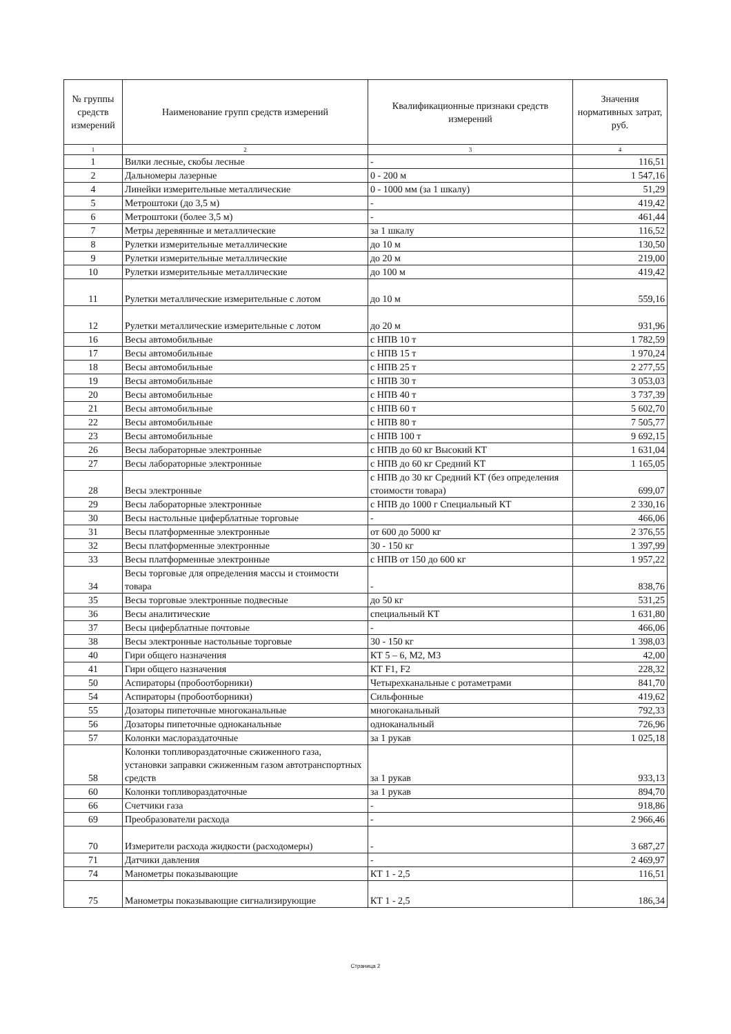| № группы средств измерений | Наименование групп средств измерений | Квалификационные признаки средств измерений | Значения нормативных затрат, руб. |
| --- | --- | --- | --- |
| 1 | 2 | 3 | 4 |
| 1 | Вилки лесные, скобы лесные | - | 116,51 |
| 2 | Дальномеры лазерные | 0 - 200 м | 1 547,16 |
| 4 | Линейки измерительные металлические | 0 - 1000 мм (за 1 шкалу) | 51,29 |
| 5 | Метроштоки (до 3,5 м) | - | 419,42 |
| 6 | Метроштоки (более 3,5 м) | - | 461,44 |
| 7 | Метры деревянные и металлические | за 1 шкалу | 116,52 |
| 8 | Рулетки измерительные металлические | до 10 м | 130,50 |
| 9 | Рулетки измерительные металлические | до 20 м | 219,00 |
| 10 | Рулетки измерительные металлические | до 100 м | 419,42 |
| 11 | Рулетки металлические измерительные с лотом | до 10 м | 559,16 |
| 12 | Рулетки металлические измерительные с лотом | до 20 м | 931,96 |
| 16 | Весы автомобильные | с НПВ 10 т | 1 782,59 |
| 17 | Весы автомобильные | с НПВ 15 т | 1 970,24 |
| 18 | Весы автомобильные | с НПВ 25 т | 2 277,55 |
| 19 | Весы автомобильные | с НПВ 30 т | 3 053,03 |
| 20 | Весы автомобильные | с НПВ 40 т | 3 737,39 |
| 21 | Весы автомобильные | с НПВ 60 т | 5 602,70 |
| 22 | Весы автомобильные | с НПВ 80 т | 7 505,77 |
| 23 | Весы автомобильные | с НПВ 100 т | 9 692,15 |
| 26 | Весы лабораторные электронные | с НПВ до 60 кг Высокий КТ | 1 631,04 |
| 27 | Весы лабораторные электронные | с НПВ до 60 кг Средний КТ | 1 165,05 |
| 28 | Весы электронные | с НПВ до 30 кг Средний КТ (без определения стоимости товара) | 699,07 |
| 29 | Весы лабораторные электронные | с НПВ до 1000 г Специальный КТ | 2 330,16 |
| 30 | Весы настольные циферблатные торговые | - | 466,06 |
| 31 | Весы платформенные электронные | от 600 до 5000 кг | 2 376,55 |
| 32 | Весы платформенные электронные | 30 - 150 кг | 1 397,99 |
| 33 | Весы платформенные электронные | с НПВ от 150 до 600 кг | 1 957,22 |
| 34 | Весы торговые для определения массы и стоимости товара | - | 838,76 |
| 35 | Весы торговые электронные подвесные | до 50 кг | 531,25 |
| 36 | Весы аналитические | специальный КТ | 1 631,80 |
| 37 | Весы циферблатные почтовые | - | 466,06 |
| 38 | Весы электронные настольные торговые | 30 - 150 кг | 1 398,03 |
| 40 | Гири общего назначения | КТ 5 – 6, М2, М3 | 42,00 |
| 41 | Гири общего назначения | КТ F1, F2 | 228,32 |
| 50 | Аспираторы (пробоотборники) | Четырехканальные с ротаметрами | 841,70 |
| 54 | Аспираторы (пробоотборники) | Сильфонные | 419,62 |
| 55 | Дозаторы пипеточные многоканальные | многоканальный | 792,33 |
| 56 | Дозаторы пипеточные одноканальные | одноканальный | 726,96 |
| 57 | Колонки маслораздаточные | за 1 рукав | 1 025,18 |
| 58 | Колонки топливораздаточные сжиженного газа, установки заправки сжиженным газом автотранспортных средств | за 1 рукав | 933,13 |
| 60 | Колонки топливораздаточные | за 1 рукав | 894,70 |
| 66 | Счетчики газа | - | 918,86 |
| 69 | Преобразователи расхода | - | 2 966,46 |
| 70 | Измерители расхода жидкости (расходомеры) | - | 3 687,27 |
| 71 | Датчики давления | - | 2 469,97 |
| 74 | Манометры показывающие | КТ 1 - 2,5 | 116,51 |
| 75 | Манометры показывающие сигнализирующие | КТ 1 - 2,5 | 186,34 |
Страница 2